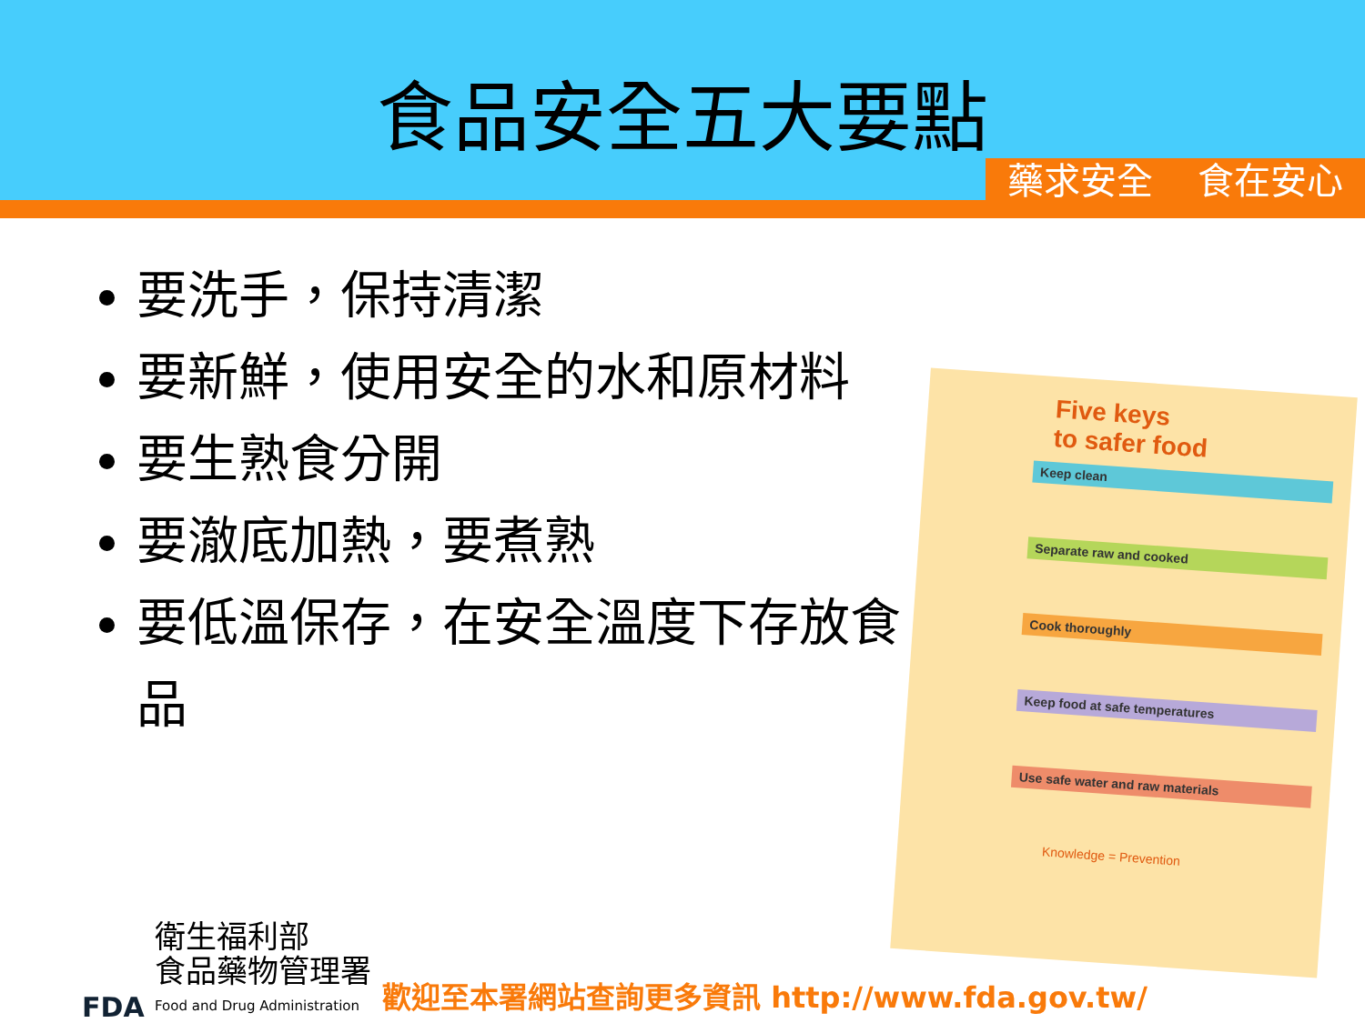食品安全五大要點
藥求安全 食在安心
要洗手，保持清潔
要新鮮，使用安全的水和原材料
要生熟食分開
要澈底加熱，要煮熟
要低溫保存，在安全溫度下存放食品
Five keys
to safer food
Keep clean
Separate raw and cooked
Cook thoroughly
Keep food at safe temperatures
Use safe water and raw materials
Knowledge = Prevention
FDA
衛生福利部
食品藥物管理署
Food and Drug Administration
歡迎至本署網站查詢更多資訊 http://www.fda.gov.tw/